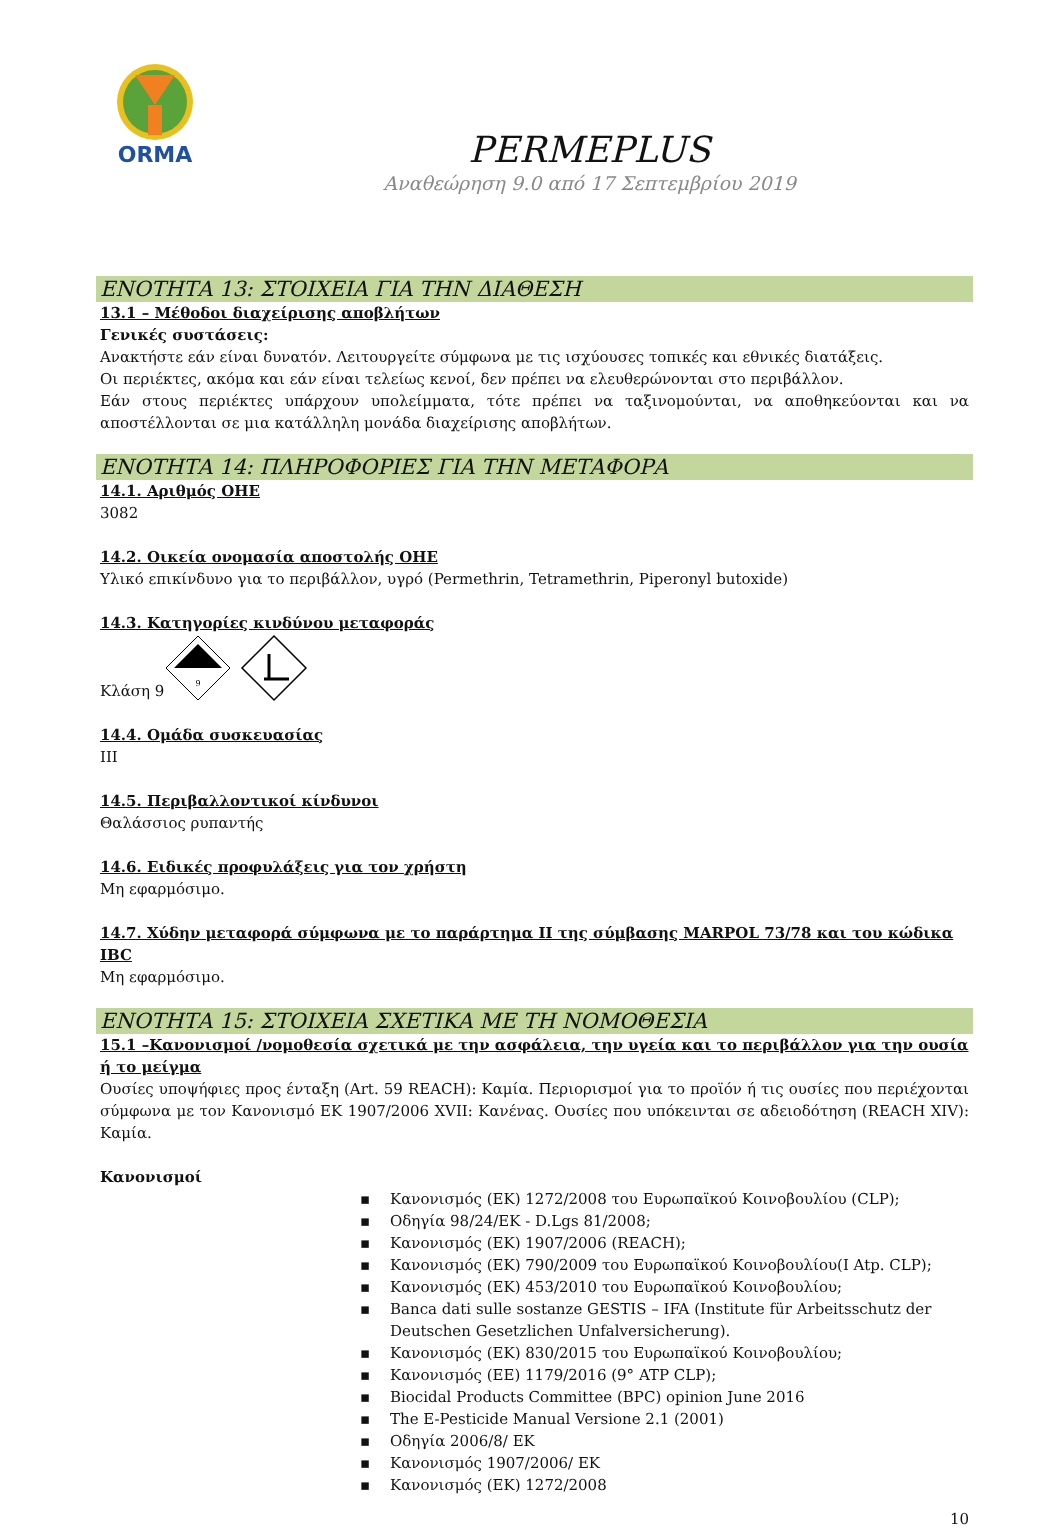ORMA
PERMEPLUS
Αναθεώρηση 9.0 από 17 Σεπτεμβρίου 2019
ΕΝΟΤΗΤΑ 13: ΣΤΟΙΧΕΙΑ ΓΙΑ ΤΗΝ ΔΙΑΘΕΣΗ
13.1 – Μέθοδοι διαχείρισης αποβλήτων
Γενικές συστάσεις:
Ανακτήστε εάν είναι δυνατόν. Λειτουργείτε σύμφωνα με τις ισχύουσες τοπικές και εθνικές διατάξεις.
Οι περιέκτες, ακόμα και εάν είναι τελείως κενοί, δεν πρέπει να ελευθερώνονται στο περιβάλλον.
Εάν στους περιέκτες υπάρχουν υπολείμματα, τότε πρέπει να ταξινομούνται, να αποθηκεύονται και να αποστέλλονται σε μια κατάλληλη μονάδα διαχείρισης αποβλήτων.
ΕΝΟΤΗΤΑ 14: ΠΛΗΡΟΦΟΡΙΕΣ ΓΙΑ ΤΗΝ ΜΕΤΑΦΟΡΑ
14.1. Αριθμός ΟΗΕ
3082
14.2. Οικεία ονομασία αποστολής ΟΗΕ
Υλικό επικίνδυνο για το περιβάλλον, υγρό (Permethrin, Tetramethrin, Piperonyl butoxide)
14.3. Κατηγορίες κινδύνου μεταφοράς
Κλάση 9
9
14.4. Ομάδα συσκευασίας
III
14.5. Περιβαλλοντικοί κίνδυνοι
Θαλάσσιος ρυπαντής
14.6. Ειδικές προφυλάξεις για τον χρήστη
Μη εφαρμόσιμο.
14.7. Χύδην μεταφορά σύμφωνα με το παράρτημα II της σύμβασης MARPOL 73/78 και του κώδικα IBC
Μη εφαρμόσιμο.
ΕΝΟΤΗΤΑ 15: ΣΤΟΙΧΕΙΑ ΣΧΕΤΙΚΑ ΜΕ ΤΗ ΝΟΜΟΘΕΣΙΑ
15.1 –Κανονισμοί /νομοθεσία σχετικά με την ασφάλεια, την υγεία και το περιβάλλον για την ουσία ή το μείγμα
Ουσίες υποψήφιες προς ένταξη (Art. 59 REACH): Καμία. Περιορισμοί για το προϊόν ή τις ουσίες που περιέχονται σύμφωνα με τον Κανονισμό ΕΚ 1907/2006 XVII: Κανένας. Ουσίες που υπόκεινται σε αδειοδότηση (REACH XIV): Καμία.
Κανονισμοί
▪ Κανονισμός (ΕΚ) 1272/2008 του Ευρωπαϊκού Κοινοβουλίου (CLP);
▪ Οδηγία 98/24/ΕΚ - D.Lgs 81/2008;
▪ Κανονισμός (ΕΚ) 1907/2006 (REACH);
▪ Κανονισμός (ΕΚ) 790/2009 του Ευρωπαϊκού Κοινοβουλίου(I Atp. CLP);
▪ Κανονισμός (ΕΚ) 453/2010 του Ευρωπαϊκού Κοινοβουλίου;
▪ Banca dati sulle sostanze GESTIS – IFA (Institute für Arbeitsschutz der Deutschen Gesetzlichen Unfalversicherung).
▪ Κανονισμός (ΕΚ) 830/2015 του Ευρωπαϊκού Κοινοβουλίου;
▪ Κανονισμός (ΕΕ) 1179/2016 (9° ATP CLP);
▪ Biocidal Products Committee (BPC) opinion June 2016
▪ The E-Pesticide Manual Versione 2.1 (2001)
▪ Οδηγία 2006/8/ ΕΚ
▪ Κανονισμός 1907/2006/ ΕΚ
▪ Κανονισμός (ΕΚ) 1272/2008
10